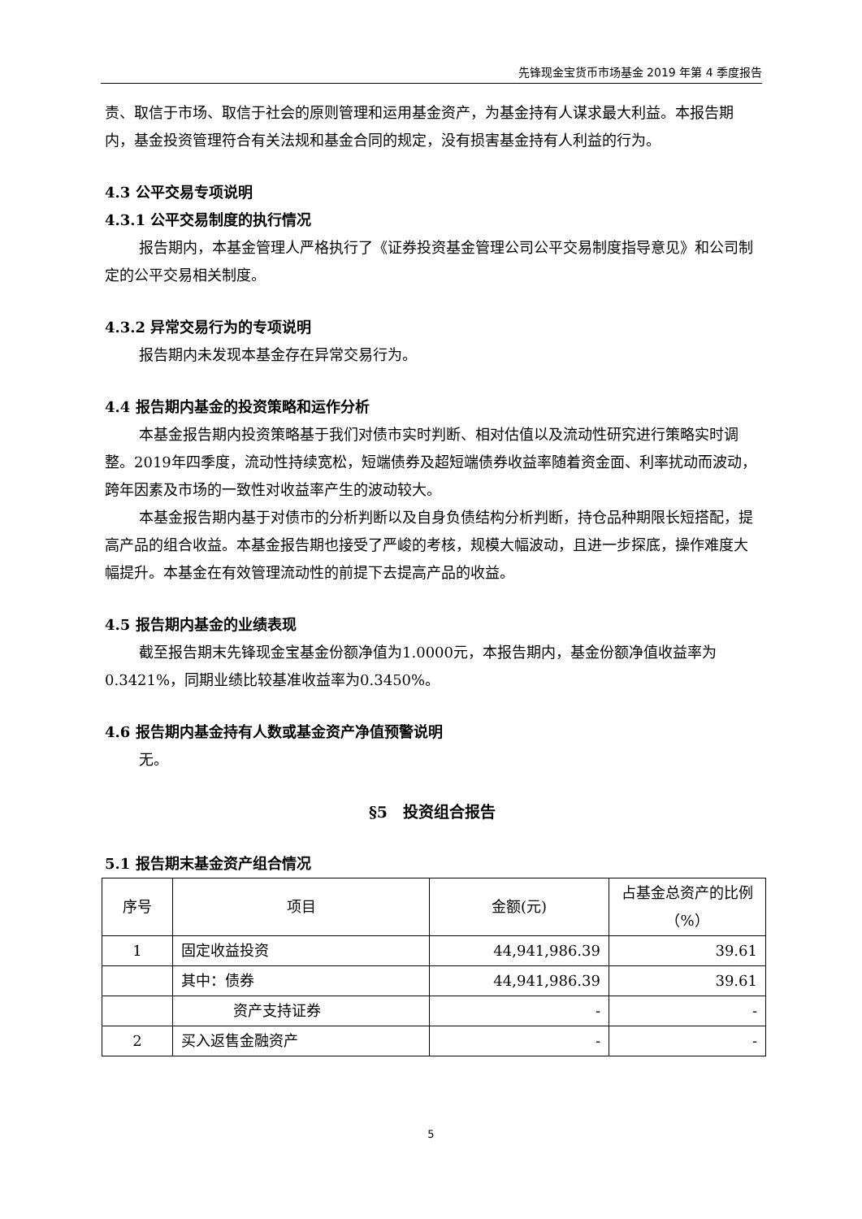先锋现金宝货币市场基金 2019 年第 4 季度报告
责、取信于市场、取信于社会的原则管理和运用基金资产，为基金持有人谋求最大利益。本报告期内，基金投资管理符合有关法规和基金合同的规定，没有损害基金持有人利益的行为。
4.3 公平交易专项说明
4.3.1 公平交易制度的执行情况
报告期内，本基金管理人严格执行了《证券投资基金管理公司公平交易制度指导意见》和公司制定的公平交易相关制度。
4.3.2 异常交易行为的专项说明
报告期内未发现本基金存在异常交易行为。
4.4 报告期内基金的投资策略和运作分析
本基金报告期内投资策略基于我们对债市实时判断、相对估值以及流动性研究进行策略实时调整。2019年四季度，流动性持续宽松，短端债券及超短端债券收益率随着资金面、利率扰动而波动，跨年因素及市场的一致性对收益率产生的波动较大。
本基金报告期内基于对债市的分析判断以及自身负债结构分析判断，持仓品种期限长短搭配，提高产品的组合收益。本基金报告期也接受了严峻的考核，规模大幅波动，且进一步探底，操作难度大幅提升。本基金在有效管理流动性的前提下去提高产品的收益。
4.5 报告期内基金的业绩表现
截至报告期末先锋现金宝基金份额净值为1.0000元，本报告期内，基金份额净值收益率为0.3421%，同期业绩比较基准收益率为0.3450%。
4.6 报告期内基金持有人数或基金资产净值预警说明
无。
§5　投资组合报告
5.1 报告期末基金资产组合情况
| 序号 | 项目 | 金额(元) | 占基金总资产的比例（%） |
| --- | --- | --- | --- |
| 1 | 固定收益投资 | 44,941,986.39 | 39.61 |
| | 其中：债券 | 44,941,986.39 | 39.61 |
| | 资产支持证券 | - | - |
| 2 | 买入返售金融资产 | - | - |
5